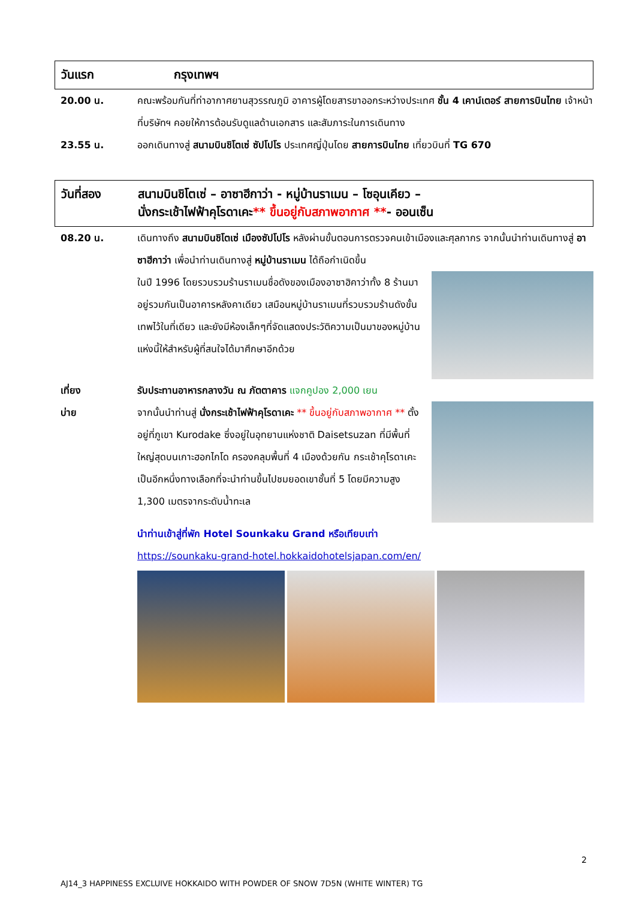วันแรก กรุงเทพฯ
20.00 น. คณะพร้อมกันที่ท่าอากาศยานสุวรรณภูมิ อาคารผู้โดยสารขาออกระหว่างประเทศ ชั้น 4 เคาน์เตอร์ สายการบินไทย เจ้าหน้าที่บริษัทฯ คอยให้การต้อนรับดูแลด้านเอกสาร และสัมภาระในการเดินทาง
23.55 น. ออกเดินทางสู่ สนามบินชิโตเซ่ ซัปโปโร ประเทศญี่ปุ่นโดย สายการบินไทย เที่ยวบินที่ TG 670
วันที่สอง สนามบินชิโตเซ่ – อาซาฮีกาว่า - หมู่บ้านราเมน – โซอุนเคียว –
นั่งกระเช้าไฟฟ้าคุโรดาเคะ** ขึ้นอยู่กับสภาพอากาศ **- ออนเซ็น
08.20 น. เดินทางถึง สนามบินชิโตเซ่ เมืองซัปโปโร หลังผ่านขั้นตอนการตรวจคนเข้าเมืองและศุลกากร จากนั้นนำท่านเดินทางสู่ อาซาฮีกาว่า เพื่อนำท่านเดินทางสู่ หมู่บ้านราเมน ได้ถือกำเนิดขึ้น
ในปี 1996 โดยรวบรวมร้านราเมนชื่อดังของเมืองอาซาฮิคาว่าทั้ง 8 ร้านมาอยู่รวมกันเป็นอาคารหลังคาเดียว เสมือนหมู่บ้านราเมนที่รวบรวมร้านดังขั้นเทพไว้ในที่เดียว และยังมีห้องเล็กๆที่จัดแสดงประวัติความเป็นมาของหมู่บ้านแห่งนี้ให้สำหรับผู้ที่สนใจได้มาศึกษาอีกด้วย
เที่ยง รับประทานอาหารกลางวัน ณ ภัตตาคาร แจกคูปอง 2,000 เยน
บ่าย จากนั้นนำท่านสู่ นั่งกระเช้าไฟฟ้าคุโรดาเคะ ** ขึ้นอยู่กับสภาพอากาศ ** ตั้งอยู่ที่ภูเขา Kurodake ซึ่งอยู่ในอุทยานแห่งชาติ Daisetsuzan ที่มีพื้นที่ใหญ่สุดบนเกาะฮอกไกโด ครองคลุมพื้นที่ 4 เมืองด้วยกัน กระเช้าคุโรดาเคะเป็นอีกหนึ่งทางเลือกที่จะนำท่านขึ้นไปชมยอดเขาชั้นที่ 5 โดยมีความสูง 1,300 เมตรจากระดับน้ำทะเล
นำท่านเข้าสู่ที่พัก Hotel Sounkaku Grand หรือเทียบเท่า
https://sounkaku-grand-hotel.hokkaidohotelsjapan.com/en/
2
AJ14_3 HAPPINESS EXCLUIVE HOKKAIDO WITH POWDER OF SNOW 7D5N (WHITE WINTER) TG